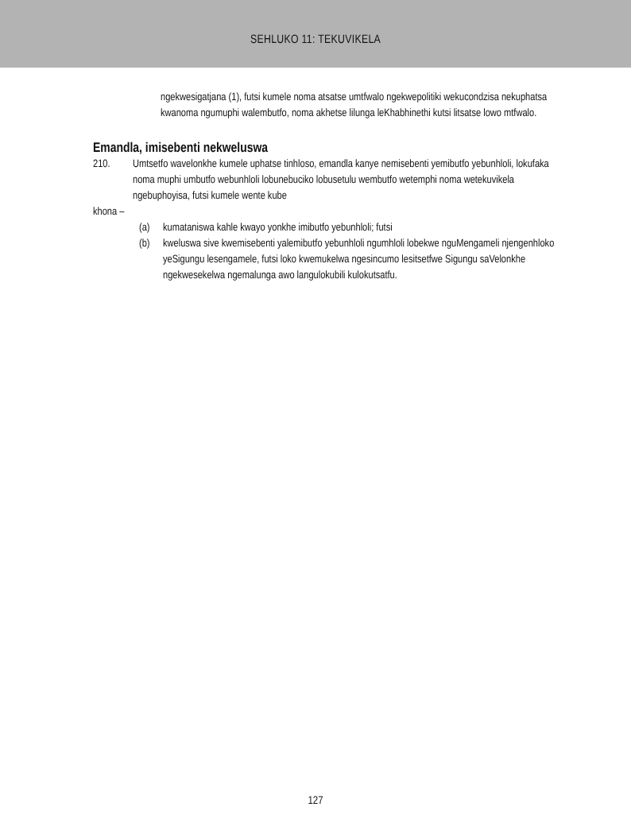SEHLUKO 11: TEKUVIKELA
ngekwesigatjana (1), futsi kumele noma atsatse umtfwalo ngekwepolitiki wekucondzisa nekuphatsa kwanoma ngumuphi walembutfo, noma akhetse lilunga leKhabhinethi kutsi litsatse lowo mtfwalo.
Emandla, imisebenti nekweluswa
210. Umtsetfo wavelonkhe kumele uphatse tinhloso, emandla kanye nemisebenti yemibutfo yebunhloli, lokufaka noma muphi umbutfo webunhloli lobunebuciko lobusetulu wembutfo wetemphi noma wetekuvikela ngebuphoyisa, futsi kumele wente kube
khona –
(a) kumataniswa kahle kwayo yonkhe imibutfo yebunhloli; futsi
(b) kweluswa sive kwemisebenti yalemibutfo yebunhloli ngumhloli lobekwe nguMengameli njengenhloko yeSigungu lesengamele, futsi loko kwemukelwa ngesincumo lesitsetfwe Sigungu saVelonkhe ngekwesekelwa ngemalunga awo langulokubili kulokutsatfu.
127